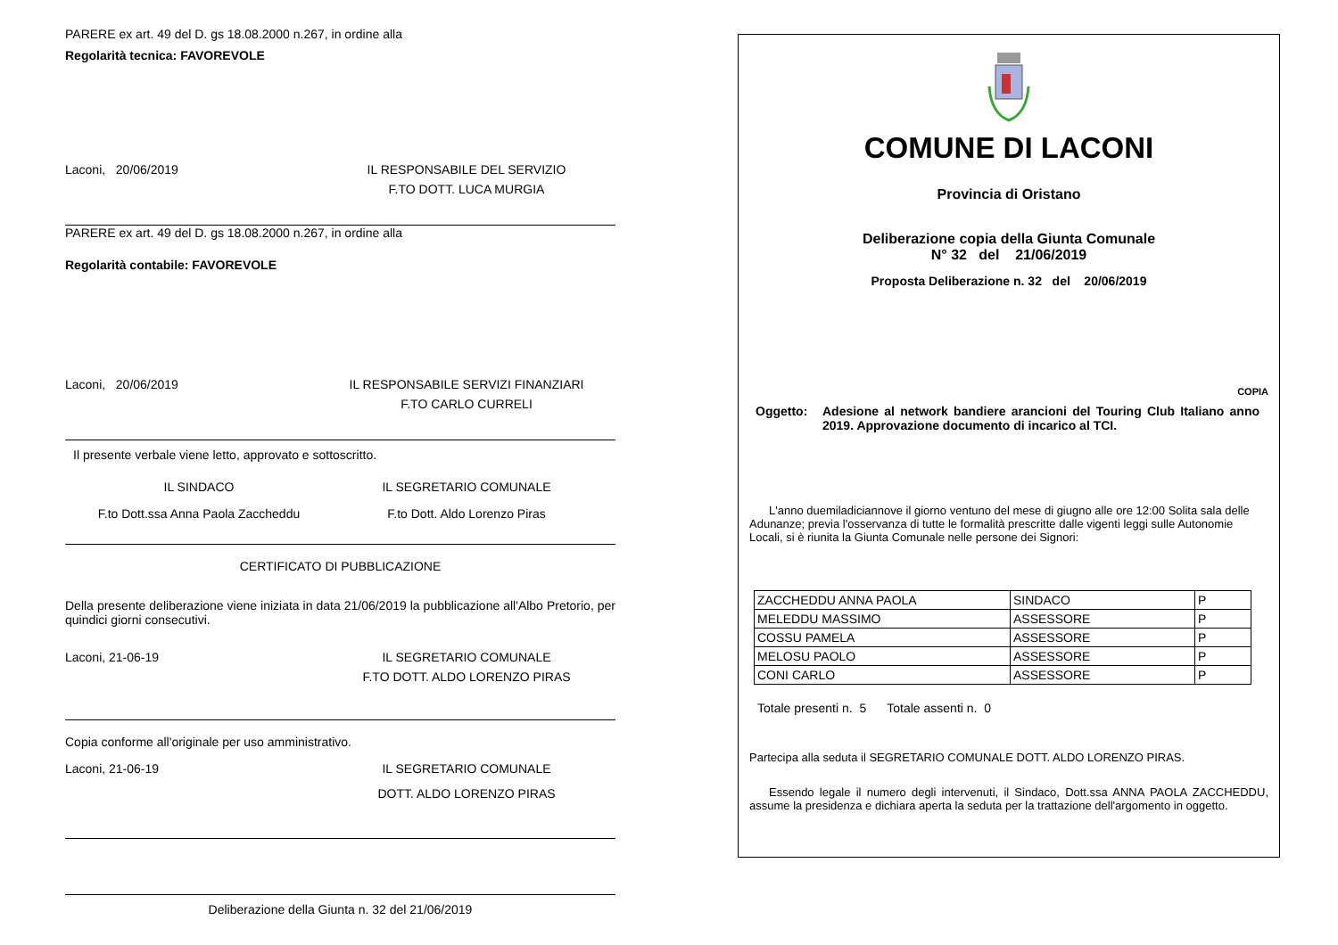PARERE ex art. 49 del D. gs 18.08.2000 n.267, in ordine alla
Regolarità tecnica: FAVOREVOLE
Laconi, 20/06/2019 IL RESPONSABILE DEL SERVIZIO
F.TO DOTT. LUCA MURGIA
PARERE ex art. 49 del D. gs 18.08.2000 n.267, in ordine alla
Regolarità contabile: FAVOREVOLE
Laconi, 20/06/2019 IL RESPONSABILE SERVIZI FINANZIARI
F.TO CARLO CURRELI
Il presente verbale viene letto, approvato e sottoscritto.
IL SINDACO IL SEGRETARIO COMUNALE
F.to Dott.ssa Anna Paola Zaccheddu F.to Dott. Aldo Lorenzo Piras
CERTIFICATO DI PUBBLICAZIONE
Della presente deliberazione viene iniziata in data 21/06/2019 la pubblicazione all'Albo Pretorio, per quindici giorni consecutivi.
Laconi, 21-06-19 IL SEGRETARIO COMUNALE
F.TO DOTT. ALDO LORENZO PIRAS
Copia conforme all'originale per uso amministrativo.
Laconi, 21-06-19 IL SEGRETARIO COMUNALE
DOTT. ALDO LORENZO PIRAS
Deliberazione della Giunta n. 32 del 21/06/2019
COMUNE DI LACONI
Provincia di Oristano
Deliberazione copia della Giunta Comunale
N° 32 del 21/06/2019
Proposta Deliberazione n. 32 del 20/06/2019
COPIA
Oggetto: Adesione al network bandiere arancioni del Touring Club Italiano anno 2019. Approvazione documento di incarico al TCI.
L'anno duemiladiciannove il giorno ventuno del mese di giugno alle ore 12:00 Solita sala delle Adunanze; previa l'osservanza di tutte le formalità prescritte dalle vigenti leggi sulle Autonomie Locali, si è riunita la Giunta Comunale nelle persone dei Signori:
| ZACCHEDDU ANNA PAOLA | SINDACO | P |
| MELEDDU MASSIMO | ASSESSORE | P |
| COSSU PAMELA | ASSESSORE | P |
| MELOSU PAOLO | ASSESSORE | P |
| CONI CARLO | ASSESSORE | P |
Totale presenti n. 5 Totale assenti n. 0
Partecipa alla seduta il SEGRETARIO COMUNALE DOTT. ALDO LORENZO PIRAS.
Essendo legale il numero degli intervenuti, il Sindaco, Dott.ssa ANNA PAOLA ZACCHEDDU, assume la presidenza e dichiara aperta la seduta per la trattazione dell'argomento in oggetto.